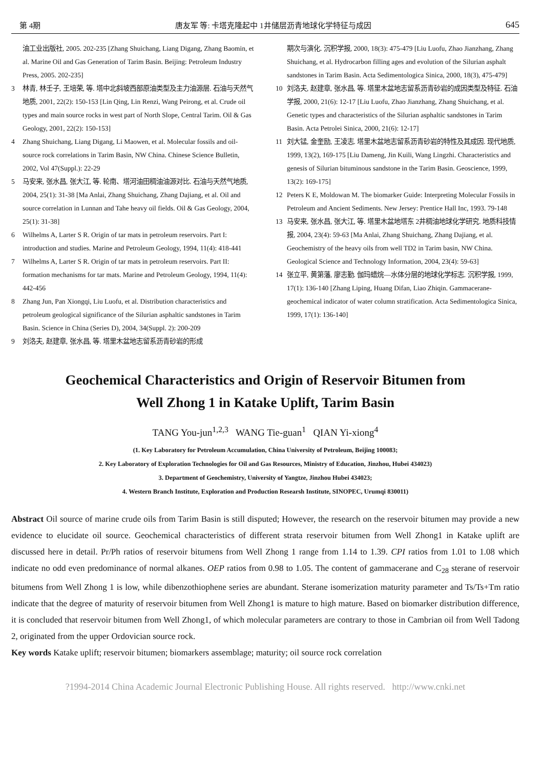第 4期 唐友军 等: 卡塔克隆起中 1井储层沥青地球化学特征与成因 645
油工业出版社, 2005. 202-235 [Zhang Shuichang, Liang Digang, Zhang Baomin, et al. Marine Oil and Gas Generation of Tarim Basin. Beijing: Petroleum Industry Press, 2005. 202-235]
3 林青, 林壬子, 王培荣, 等. 塔中北斜坡西部原油类型及主力油源层. 石油与天然气地质, 2001, 22(2): 150-153 [Lin Qing, Lin Renzi, Wang Peirong, et al. Crude oil types and main source rocks in west part of North Slope, Central Tarim. Oil & Gas Geology, 2001, 22(2): 150-153]
4 Zhang Shuichang, Liang Digang, Li Maowen, et al. Molecular fossils and oil-source rock correlations in Tarim Basin, NW China. Chinese Science Bulletin, 2002, Vol 47(Suppl.): 22-29
5 马安来, 张水昌, 张大江, 等. 轮南、塔河油田稠油油源对比. 石油与天然气地质, 2004, 25(1): 31-38 [Ma Anlai, Zhang Shuichang, Zhang Dajiang, et al. Oil and source correlation in Lunnan and Tahe heavy oil fields. Oil & Gas Geology, 2004, 25(1): 31-38]
6 Wilhelms A, Larter S R. Origin of tar mats in petroleum reservoirs. Part I: introduction and studies. Marine and Petroleum Geology, 1994, 11(4): 418-441
7 Wilhelms A, Larter S R. Origin of tar mats in petroleum reservoirs. Part II: formation mechanisms for tar mats. Marine and Petroleum Geology, 1994, 11(4): 442-456
8 Zhang Jun, Pan Xiongqi, Liu Luofu, et al. Distribution characteristics and petroleum geological significance of the Silurian asphaltic sandstones in Tarim Basin. Science in China (Series D), 2004, 34(Suppl. 2): 200-209
9 刘洛夫, 赵建章, 张水昌, 等. 塔里木盆地志留系沥青砂岩的形成
期次与演化. 沉积学报, 2000, 18(3): 475-479 [Liu Luofu, Zhao Jianzhang, Zhang Shuichang, et al. Hydrocarbon filling ages and evolution of the Silurian asphalt sandstones in Tarim Basin. Acta Sedimentologica Sinica, 2000, 18(3), 475-479]
10 刘洛夫, 赵建章, 张水昌, 等. 塔里木盆地志留系沥青砂岩的成因类型及特征. 石油学报, 2000, 21(6): 12-17 [Liu Luofu, Zhao Jianzhang, Zhang Shuichang, et al. Genetic types and characteristics of the Silurian asphaltic sandstones in Tarim Basin. Acta Petrolei Sinica, 2000, 21(6): 12-17]
11 刘大锰, 金奎励, 王凌志. 塔里木盆地志留系沥青砂岩的特性及其成因. 现代地质, 1999, 13(2), 169-175 [Liu Dameng, Jin Kuili, Wang Lingzhi. Characteristics and genesis of Silurian bituminous sandstone in the Tarim Basin. Geoscience, 1999, 13(2): 169-175]
12 Peters K E, Moldowan M. The biomarker Guide: Interpreting Molecular Fossils in Petroleum and Ancient Sediments. New Jersey: Prentice Hall Inc, 1993. 79-148
13 马安来, 张水昌, 张大江, 等. 塔里木盆地塔东 2井稠油地球化学研究. 地质科技情报, 2004, 23(4): 59-63 [Ma Anlai, Zhang Shuichang, Zhang Dajiang, et al. Geochemistry of the heavy oils from well TD2 in Tarim basin, NW China. Geological Science and Technology Information, 2004, 23(4): 59-63]
14 张立平, 黄第藩, 廖志勤. 伽玛蜡烷—水体分层的地球化学标志. 沉积学报, 1999, 17(1): 136-140 [Zhang Liping, Huang Difan, Liao Zhiqin. Gammacerane-geochemical indicator of water column stratification. Acta Sedimentologica Sinica, 1999, 17(1): 136-140]
Geochemical Characteristics and Origin of Reservoir Bitumen from
Well Zhong 1 in Katake Uplift, Tarim Basin
TANG You-jun<sup>1,2,3</sup> WANG Tie-guan<sup>1</sup> QIAN Yi-xiong<sup>4</sup>
(1. Key Laboratory for Petroleum Accumulation, China University of Petroleum, Beijing 100083;
2. Key Laboratory of Exploration Technologies for Oil and Gas Resources, Ministry of Education, Jinzhou, Hubei 434023)
3. Department of Geochemistry, University of Yangtze, Jinzhou Hubei 434023;
4. Western Branch Institute, Exploration and Production Researsh Institute, SINOPEC, Urumqi 830011)
Abstract Oil source of marine crude oils from Tarim Basin is still disputed; However, the research on the reservoir bitumen may provide a new evidence to elucidate oil source. Geochemical characteristics of different strata reservoir bitumen from Well Zhong1 in Katake uplift are discussed here in detail. Pr/Ph ratios of reservoir bitumens from Well Zhong 1 range from 1.14 to 1.39. CPI ratios from 1.01 to 1.08 which indicate no odd even predominance of normal alkanes. OEP ratios from 0.98 to 1.05. The content of gammacerane and C<sub>28</sub> sterane of reservoir bitumens from Well Zhong 1 is low, while dibenzothiophene series are abundant. Sterane isomerization maturity parameter and Ts/Ts+Tm ratio indicate that the degree of maturity of reservoir bitumen from Well Zhong1 is mature to high mature. Based on biomarker distribution difference, it is concluded that reservoir bitumen from Well Zhong1, of which molecular parameters are contrary to those in Cambrian oil from Well Tadong 2, originated from the upper Ordovician source rock.
Key words Katake uplift; reservoir bitumen; biomarkers assemblage; maturity; oil source rock correlation
?1994-2014 China Academic Journal Electronic Publishing House. All rights reserved. http://www.cnki.net